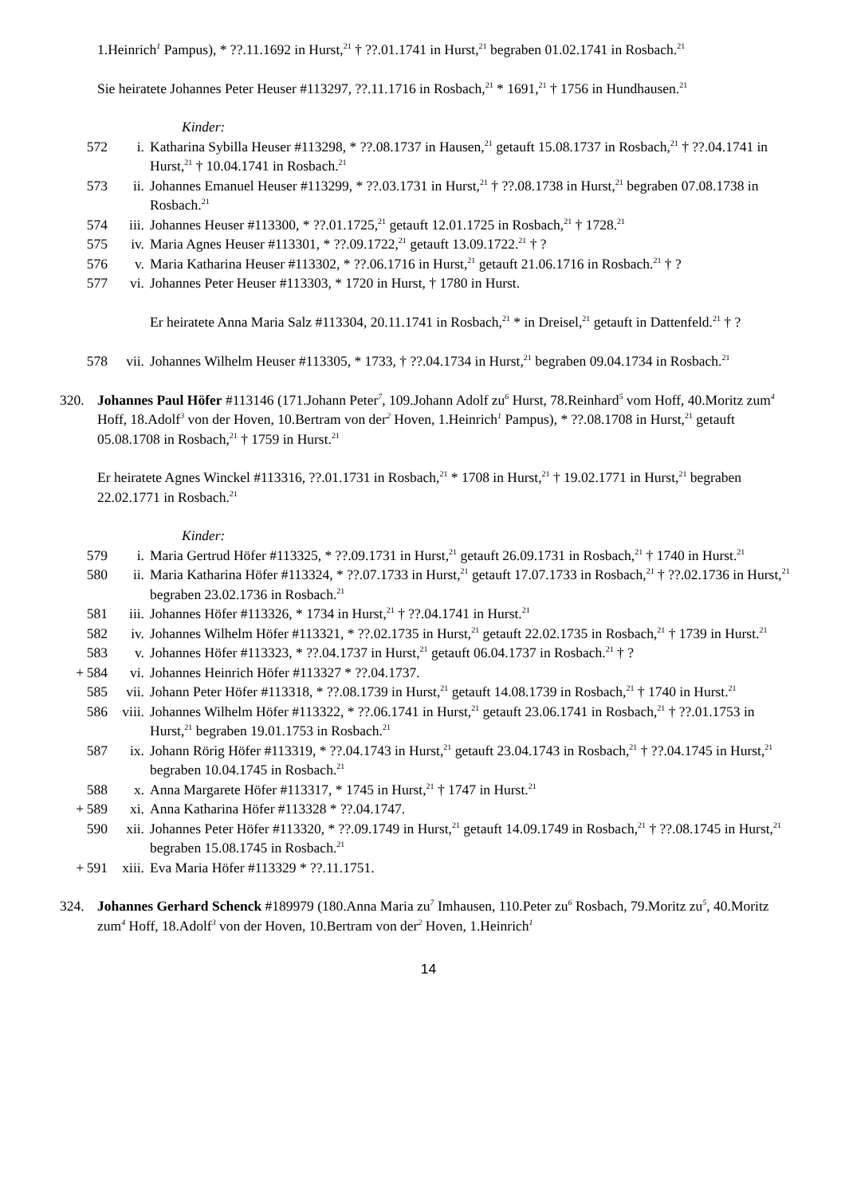1.Heinrich<sup>1</sup> Pampus), * ??.11.1692 in Hurst,<sup>21</sup> † ??.01.1741 in Hurst,<sup>21</sup> begraben 01.02.1741 in Rosbach.<sup>21</sup>
Sie heiratete Johannes Peter Heuser #113297, ??.11.1716 in Rosbach,<sup>21</sup> * 1691,<sup>21</sup> † 1756 in Hundhausen.<sup>21</sup>
Kinder:
572 i. Katharina Sybilla Heuser #113298, * ??.08.1737 in Hausen,<sup>21</sup> getauft 15.08.1737 in Rosbach,<sup>21</sup> † ??.04.1741 in Hurst,<sup>21</sup> † 10.04.1741 in Rosbach.<sup>21</sup>
573 ii. Johannes Emanuel Heuser #113299, * ??.03.1731 in Hurst,<sup>21</sup> † ??.08.1738 in Hurst,<sup>21</sup> begraben 07.08.1738 in Rosbach.<sup>21</sup>
574 iii. Johannes Heuser #113300, * ??.01.1725,<sup>21</sup> getauft 12.01.1725 in Rosbach,<sup>21</sup> † 1728.<sup>21</sup>
575 iv. Maria Agnes Heuser #113301, * ??.09.1722,<sup>21</sup> getauft 13.09.1722.<sup>21</sup> † ?
576 v. Maria Katharina Heuser #113302, * ??.06.1716 in Hurst,<sup>21</sup> getauft 21.06.1716 in Rosbach.<sup>21</sup> † ?
577 vi. Johannes Peter Heuser #113303, * 1720 in Hurst, † 1780 in Hurst.
Er heiratete Anna Maria Salz #113304, 20.11.1741 in Rosbach,<sup>21</sup> * in Dreisel,<sup>21</sup> getauft in Dattenfeld.<sup>21</sup> † ?
578 vii. Johannes Wilhelm Heuser #113305, * 1733, † ??.04.1734 in Hurst,<sup>21</sup> begraben 09.04.1734 in Rosbach.<sup>21</sup>
320. Johannes Paul Höfer #113146 (171.Johann Peter<sup>7</sup>, 109.Johann Adolf zu<sup>6</sup> Hurst, 78.Reinhard<sup>5</sup> vom Hoff, 40.Moritz zum<sup>4</sup> Hoff, 18.Adolf<sup>3</sup> von der Hoven, 10.Bertram von der<sup>2</sup> Hoven, 1.Heinrich<sup>1</sup> Pampus), * ??.08.1708 in Hurst,<sup>21</sup> getauft 05.08.1708 in Rosbach,<sup>21</sup> † 1759 in Hurst.<sup>21</sup>
Er heiratete Agnes Winckel #113316, ??.01.1731 in Rosbach,<sup>21</sup> * 1708 in Hurst,<sup>21</sup> † 19.02.1771 in Hurst,<sup>21</sup> begraben 22.02.1771 in Rosbach.<sup>21</sup>
Kinder:
579 i. Maria Gertrud Höfer #113325, * ??.09.1731 in Hurst,<sup>21</sup> getauft 26.09.1731 in Rosbach,<sup>21</sup> † 1740 in Hurst.<sup>21</sup>
580 ii. Maria Katharina Höfer #113324, * ??.07.1733 in Hurst,<sup>21</sup> getauft 17.07.1733 in Rosbach,<sup>21</sup> † ??.02.1736 in Hurst,<sup>21</sup> begraben 23.02.1736 in Rosbach.<sup>21</sup>
581 iii. Johannes Höfer #113326, * 1734 in Hurst,<sup>21</sup> † ??.04.1741 in Hurst.<sup>21</sup>
582 iv. Johannes Wilhelm Höfer #113321, * ??.02.1735 in Hurst,<sup>21</sup> getauft 22.02.1735 in Rosbach,<sup>21</sup> † 1739 in Hurst.<sup>21</sup>
583 v. Johannes Höfer #113323, * ??.04.1737 in Hurst,<sup>21</sup> getauft 06.04.1737 in Rosbach.<sup>21</sup> † ?
+ 584 vi. Johannes Heinrich Höfer #113327 * ??.04.1737.
585 vii. Johann Peter Höfer #113318, * ??.08.1739 in Hurst,<sup>21</sup> getauft 14.08.1739 in Rosbach,<sup>21</sup> † 1740 in Hurst.<sup>21</sup>
586 viii. Johannes Wilhelm Höfer #113322, * ??.06.1741 in Hurst,<sup>21</sup> getauft 23.06.1741 in Rosbach,<sup>21</sup> † ??.01.1753 in Hurst,<sup>21</sup> begraben 19.01.1753 in Rosbach.<sup>21</sup>
587 ix. Johann Rörig Höfer #113319, * ??.04.1743 in Hurst,<sup>21</sup> getauft 23.04.1743 in Rosbach,<sup>21</sup> † ??.04.1745 in Hurst,<sup>21</sup> begraben 10.04.1745 in Rosbach.<sup>21</sup>
588 x. Anna Margarete Höfer #113317, * 1745 in Hurst,<sup>21</sup> † 1747 in Hurst.<sup>21</sup>
+ 589 xi. Anna Katharina Höfer #113328 * ??.04.1747.
590 xii. Johannes Peter Höfer #113320, * ??.09.1749 in Hurst,<sup>21</sup> getauft 14.09.1749 in Rosbach,<sup>21</sup> † ??.08.1745 in Hurst,<sup>21</sup> begraben 15.08.1745 in Rosbach.<sup>21</sup>
+ 591 xiii. Eva Maria Höfer #113329 * ??.11.1751.
324. Johannes Gerhard Schenck #189979 (180.Anna Maria zu<sup>7</sup> Imhausen, 110.Peter zu<sup>6</sup> Rosbach, 79.Moritz zu<sup>5</sup>, 40.Moritz zum<sup>4</sup> Hoff, 18.Adolf<sup>3</sup> von der Hoven, 10.Bertram von der<sup>2</sup> Hoven, 1.Heinrich<sup>1</sup>
14